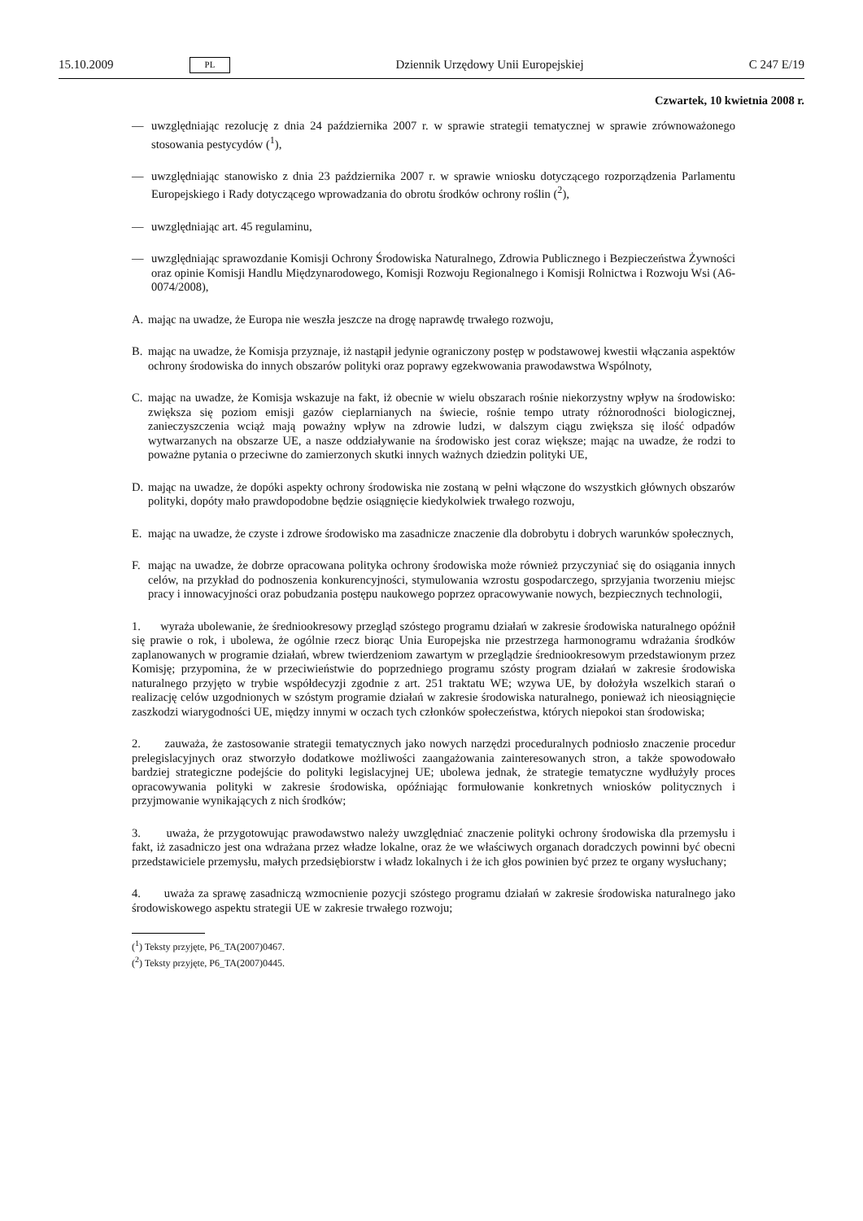15.10.2009 PL Dziennik Urzędowy Unii Europejskiej C 247 E/19
Czwartek, 10 kwietnia 2008 r.
— uwzględniając rezolucję z dnia 24 października 2007 r. w sprawie strategii tematycznej w sprawie zrównoważonego stosowania pestycydów (<sup>1</sup>),
— uwzględniając stanowisko z dnia 23 października 2007 r. w sprawie wniosku dotyczącego rozporządzenia Parlamentu Europejskiego i Rady dotyczącego wprowadzania do obrotu środków ochrony roślin (<sup>2</sup>),
— uwzględniając art. 45 regulaminu,
— uwzględniając sprawozdanie Komisji Ochrony Środowiska Naturalnego, Zdrowia Publicznego i Bezpieczeństwa Żywności oraz opinie Komisji Handlu Międzynarodowego, Komisji Rozwoju Regionalnego i Komisji Rolnictwa i Rozwoju Wsi (A6-0074/2008),
A. mając na uwadze, że Europa nie weszła jeszcze na drogę naprawdę trwałego rozwoju,
B. mając na uwadze, że Komisja przyznaje, iż nastąpił jedynie ograniczony postęp w podstawowej kwestii włączania aspektów ochrony środowiska do innych obszarów polityki oraz poprawy egzekwowania prawodawstwa Wspólnoty,
C. mając na uwadze, że Komisja wskazuje na fakt, iż obecnie w wielu obszarach rośnie niekorzystny wpływ na środowisko: zwiększa się poziom emisji gazów cieplarnianych na świecie, rośnie tempo utraty różnorodności biologicznej, zanieczyszczenia wciąż mają poważny wpływ na zdrowie ludzi, w dalszym ciągu zwiększa się ilość odpadów wytwarzanych na obszarze UE, a nasze oddziaływanie na środowisko jest coraz większe; mając na uwadze, że rodzi to poważne pytania o przeciwne do zamierzonych skutki innych ważnych dziedzin polityki UE,
D. mając na uwadze, że dopóki aspekty ochrony środowiska nie zostaną w pełni włączone do wszystkich głównych obszarów polityki, dopóty mało prawdopodobne będzie osiągnięcie kiedykolwiek trwałego rozwoju,
E. mając na uwadze, że czyste i zdrowe środowisko ma zasadnicze znaczenie dla dobrobytu i dobrych warunków społecznych,
F. mając na uwadze, że dobrze opracowana polityka ochrony środowiska może również przyczyniać się do osiągania innych celów, na przykład do podnoszenia konkurencyjności, stymulowania wzrostu gospodarczego, sprzyjania tworzeniu miejsc pracy i innowacyjności oraz pobudzania postępu naukowego poprzez opracowywanie nowych, bezpiecznych technologii,
1. wyraża ubolewanie, że średniookresowy przegląd szóstego programu działań w zakresie środowiska naturalnego opóźnił się prawie o rok, i ubolewa, że ogólnie rzecz biorąc Unia Europejska nie przestrzega harmonogramu wdrażania środków zaplanowanych w programie działań, wbrew twierdzeniom zawartym w przeglądzie średniookresowym przedstawionym przez Komisję; przypomina, że w przeciwieństwie do poprzedniego programu szósty program działań w zakresie środowiska naturalnego przyjęto w trybie współdecyzji zgodnie z art. 251 traktatu WE; wzywa UE, by dołożyła wszelkich starań o realizację celów uzgodnionych w szóstym programie działań w zakresie środowiska naturalnego, ponieważ ich nieosiągnięcie zaszkodzi wiarygodności UE, między innymi w oczach tych członków społeczeństwa, których niepokoi stan środowiska;
2. zauważa, że zastosowanie strategii tematycznych jako nowych narzędzi proceduralnych podniosło znaczenie procedur prelegislacyjnych oraz stworzyło dodatkowe możliwości zaangażowania zainteresowanych stron, a także spowodowało bardziej strategiczne podejście do polityki legislacyjnej UE; ubolewa jednak, że strategie tematyczne wydłużyły proces opracowywania polityki w zakresie środowiska, opóźniając formułowanie konkretnych wniosków politycznych i przyjmowanie wynikających z nich środków;
3. uważa, że przygotowując prawodawstwo należy uwzględniać znaczenie polityki ochrony środowiska dla przemysłu i fakt, iż zasadniczo jest ona wdrażana przez władze lokalne, oraz że we właściwych organach doradczych powinni być obecni przedstawiciele przemysłu, małych przedsiębiorstw i władz lokalnych i że ich głos powinien być przez te organy wysłuchany;
4. uważa za sprawę zasadniczą wzmocnienie pozycji szóstego programu działań w zakresie środowiska naturalnego jako środowiskowego aspektu strategii UE w zakresie trwałego rozwoju;
(<sup>1</sup>) Teksty przyjęte, P6_TA(2007)0467.
(<sup>2</sup>) Teksty przyjęte, P6_TA(2007)0445.